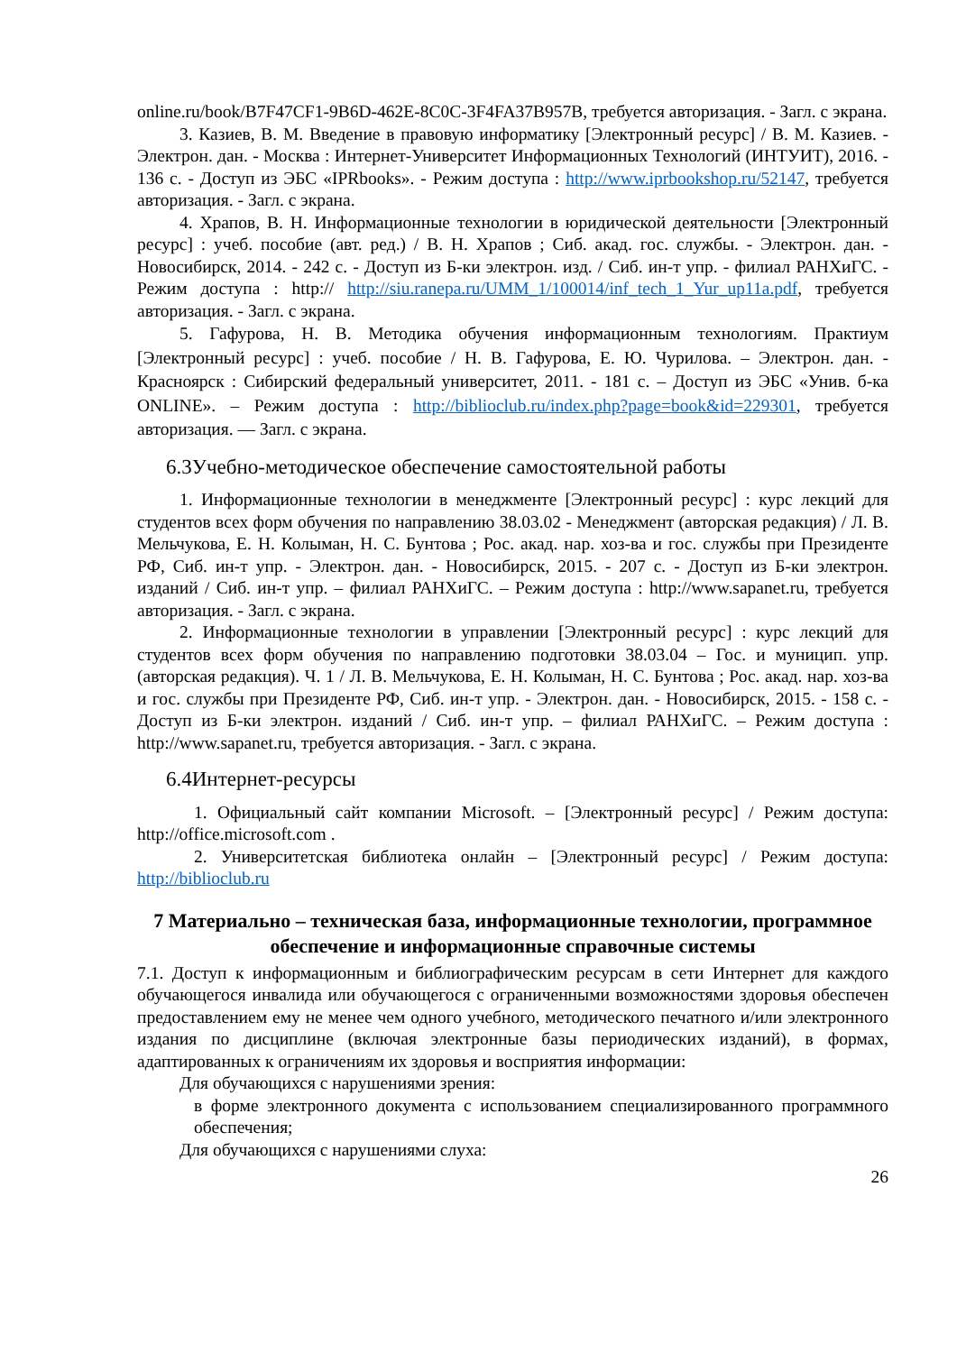online.ru/book/B7F47CF1-9B6D-462E-8C0C-3F4FA37B957B, требуется авторизация. - Загл. с экрана.
3. Казиев, В. М. Введение в правовую информатику [Электронный ресурс] / В. М. Казиев. - Электрон. дан. - Москва : Интернет-Университет Информационных Технологий (ИНТУИТ), 2016. - 136 с. - Доступ из ЭБС «IPRbooks». - Режим доступа : http://www.iprbookshop.ru/52147, требуется авторизация. - Загл. с экрана.
4. Храпов, В. Н. Информационные технологии в юридической деятельности [Электронный ресурс] : учеб. пособие (авт. ред.) / В. Н. Храпов ; Сиб. акад. гос. службы. - Электрон. дан. - Новосибирск, 2014. - 242 с. - Доступ из Б-ки электрон. изд. / Сиб. ин-т упр. - филиал РАНХиГС. - Режим доступа : http:// http://siu.ranepa.ru/UMM_1/100014/inf_tech_1_Yur_up11a.pdf, требуется авторизация. - Загл. с экрана.
5. Гафурова, Н. В. Методика обучения информационным технологиям. Практиум [Электронный ресурс] : учеб. пособие / Н. В. Гафурова, Е. Ю. Чурилова. – Электрон. дан. - Красноярск : Сибирский федеральный университет, 2011. - 181 с. – Доступ из ЭБС «Унив. б-ка ONLINE». – Режим доступа : http://biblioclub.ru/index.php?page=book&id=229301, требуется авторизация. — Загл. с экрана.
6.3Учебно-методическое обеспечение самостоятельной работы
1. Информационные технологии в менеджменте [Электронный ресурс] : курс лекций для студентов всех форм обучения по направлению 38.03.02 - Менеджмент (авторская редакция) / Л. В. Мельчукова, Е. Н. Колыман, Н. С. Бунтова ; Рос. акад. нар. хоз-ва и гос. службы при Президенте РФ, Сиб. ин-т упр. - Электрон. дан. - Новосибирск, 2015. - 207 с. - Доступ из Б-ки электрон. изданий / Сиб. ин-т упр. – филиал РАНХиГС. – Режим доступа : http://www.sapanet.ru, требуется авторизация. - Загл. с экрана.
2. Информационные технологии в управлении [Электронный ресурс] : курс лекций для студентов всех форм обучения по направлению подготовки 38.03.04 – Гос. и муницип. упр. (авторская редакция). Ч. 1 / Л. В. Мельчукова, Е. Н. Колыман, Н. С. Бунтова ; Рос. акад. нар. хоз-ва и гос. службы при Президенте РФ, Сиб. ин-т упр. - Электрон. дан. - Новосибирск, 2015. - 158 с. - Доступ из Б-ки электрон. изданий / Сиб. ин-т упр. – филиал РАНХиГС. – Режим доступа : http://www.sapanet.ru, требуется авторизация. - Загл. с экрана.
6.4Интернет-ресурсы
1. Официальный сайт компании Microsoft. – [Электронный ресурс] / Режим доступа: http://office.microsoft.com .
2. Университетская библиотека онлайн – [Электронный ресурс] / Режим доступа: http://biblioclub.ru
7 Материально – техническая база, информационные технологии, программное обеспечение и информационные справочные системы
7.1. Доступ к информационным и библиографическим ресурсам в сети Интернет для каждого обучающегося инвалида или обучающегося с ограниченными возможностями здоровья обеспечен предоставлением ему не менее чем одного учебного, методического печатного и/или электронного издания по дисциплине (включая электронные базы периодических изданий), в формах, адаптированных к ограничениям их здоровья и восприятия информации:
Для обучающихся с нарушениями зрения:
в форме электронного документа с использованием специализированного программного обеспечения;
Для обучающихся с нарушениями слуха:
26